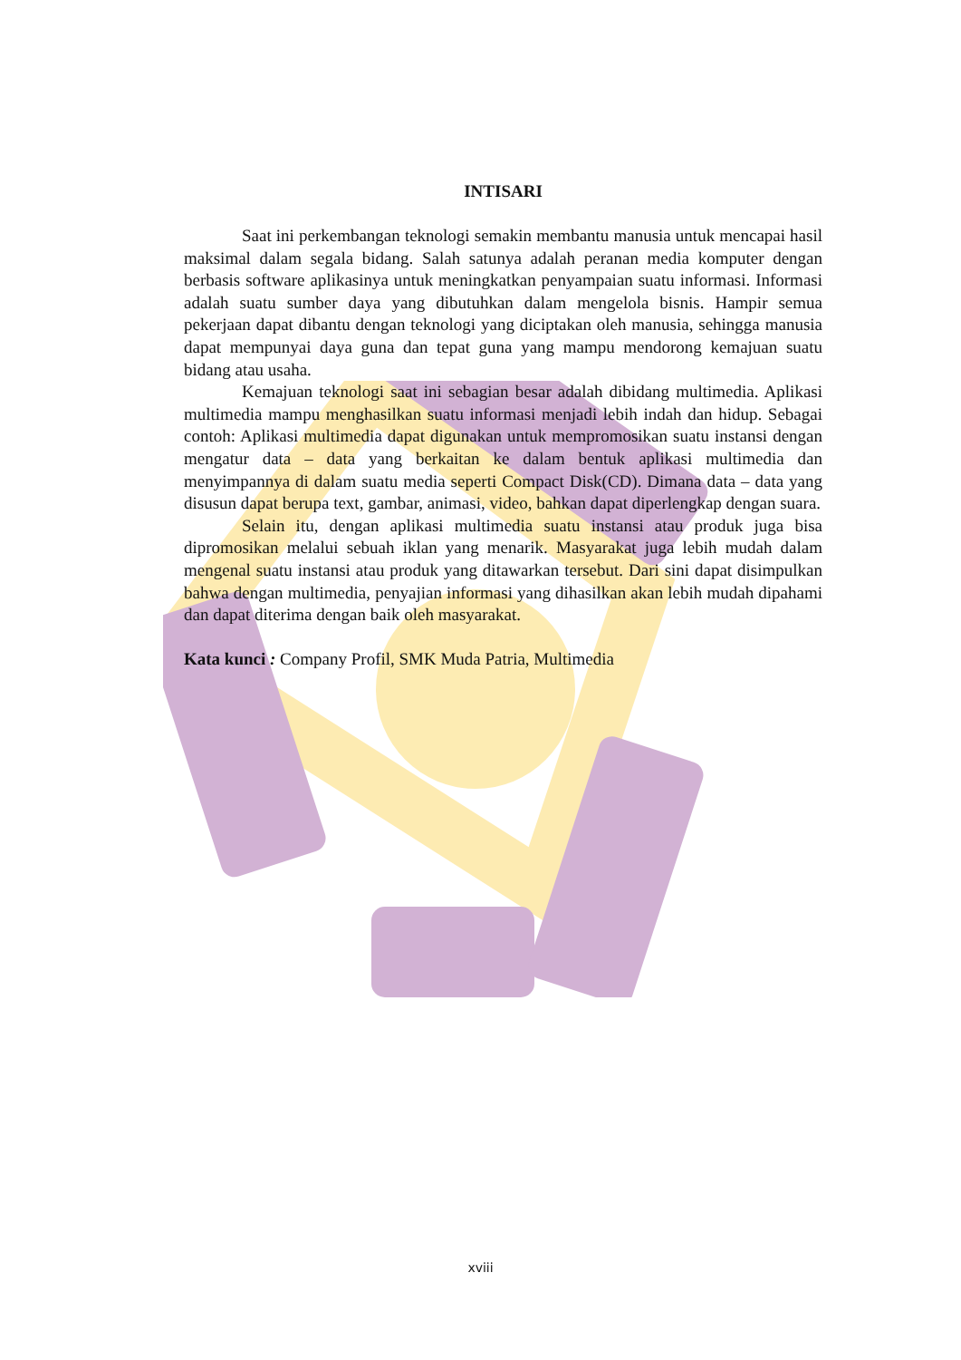INTISARI
Saat ini perkembangan teknologi semakin membantu manusia untuk mencapai hasil maksimal dalam segala bidang. Salah satunya adalah peranan media komputer dengan berbasis software aplikasinya untuk meningkatkan penyampaian suatu informasi. Informasi adalah suatu sumber daya yang dibutuhkan dalam mengelola bisnis. Hampir semua pekerjaan dapat dibantu dengan teknologi yang diciptakan oleh manusia, sehingga manusia dapat mempunyai daya guna dan tepat guna yang mampu mendorong kemajuan suatu bidang atau usaha.
Kemajuan teknologi saat ini sebagian besar adalah dibidang multimedia. Aplikasi multimedia mampu menghasilkan suatu informasi menjadi lebih indah dan hidup. Sebagai contoh: Aplikasi multimedia dapat digunakan untuk mempromosikan suatu instansi dengan mengatur data – data yang berkaitan ke dalam bentuk aplikasi multimedia dan menyimpannya di dalam suatu media seperti Compact Disk(CD). Dimana data – data yang disusun dapat berupa text, gambar, animasi, video, bahkan dapat diperlengkap dengan suara.
Selain itu, dengan aplikasi multimedia suatu instansi atau produk juga bisa dipromosikan melalui sebuah iklan yang menarik. Masyarakat juga lebih mudah dalam mengenal suatu instansi atau produk yang ditawarkan tersebut. Dari sini dapat disimpulkan bahwa dengan multimedia, penyajian informasi yang dihasilkan akan lebih mudah dipahami dan dapat diterima dengan baik oleh masyarakat.
Kata kunci : Company Profil, SMK Muda Patria, Multimedia
xviii